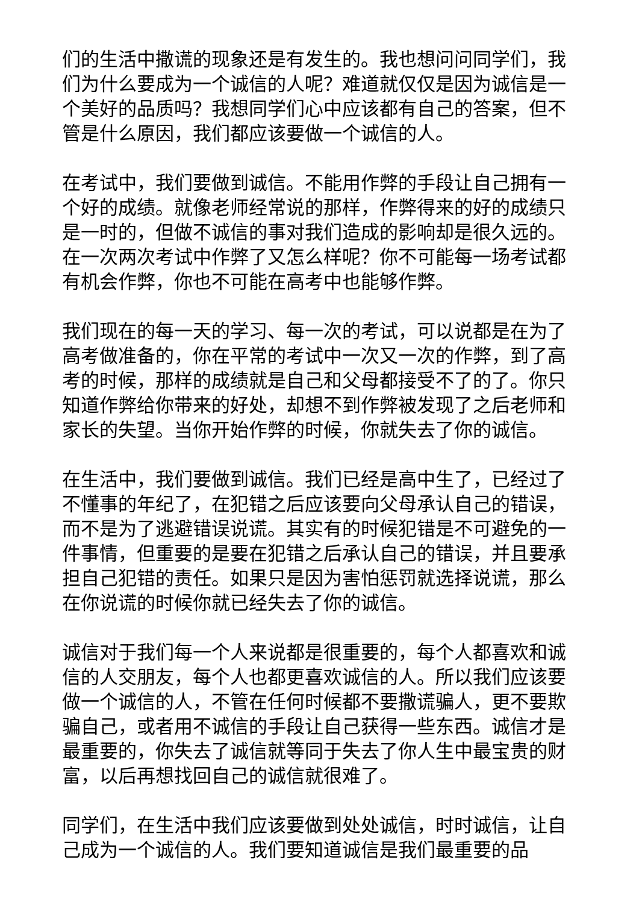们的生活中撒谎的现象还是有发生的。我也想问问同学们，我们为什么要成为一个诚信的人呢？难道就仅仅是因为诚信是一个美好的品质吗？我想同学们心中应该都有自己的答案，但不管是什么原因，我们都应该要做一个诚信的人。
在考试中，我们要做到诚信。不能用作弊的手段让自己拥有一个好的成绩。就像老师经常说的那样，作弊得来的好的成绩只是一时的，但做不诚信的事对我们造成的影响却是很久远的。在一次两次考试中作弊了又怎么样呢？你不可能每一场考试都有机会作弊，你也不可能在高考中也能够作弊。
我们现在的每一天的学习、每一次的考试，可以说都是在为了高考做准备的，你在平常的考试中一次又一次的作弊，到了高考的时候，那样的成绩就是自己和父母都接受不了的了。你只知道作弊给你带来的好处，却想不到作弊被发现了之后老师和家长的失望。当你开始作弊的时候，你就失去了你的诚信。
在生活中，我们要做到诚信。我们已经是高中生了，已经过了不懂事的年纪了，在犯错之后应该要向父母承认自己的错误，而不是为了逃避错误说谎。其实有的时候犯错是不可避免的一件事情，但重要的是要在犯错之后承认自己的错误，并且要承担自己犯错的责任。如果只是因为害怕惩罚就选择说谎，那么在你说谎的时候你就已经失去了你的诚信。
诚信对于我们每一个人来说都是很重要的，每个人都喜欢和诚信的人交朋友，每个人也都更喜欢诚信的人。所以我们应该要做一个诚信的人，不管在任何时候都不要撒谎骗人，更不要欺骗自己，或者用不诚信的手段让自己获得一些东西。诚信才是最重要的，你失去了诚信就等同于失去了你人生中最宝贵的财富，以后再想找回自己的诚信就很难了。
同学们，在生活中我们应该要做到处处诚信，时时诚信，让自己成为一个诚信的人。我们要知道诚信是我们最重要的品